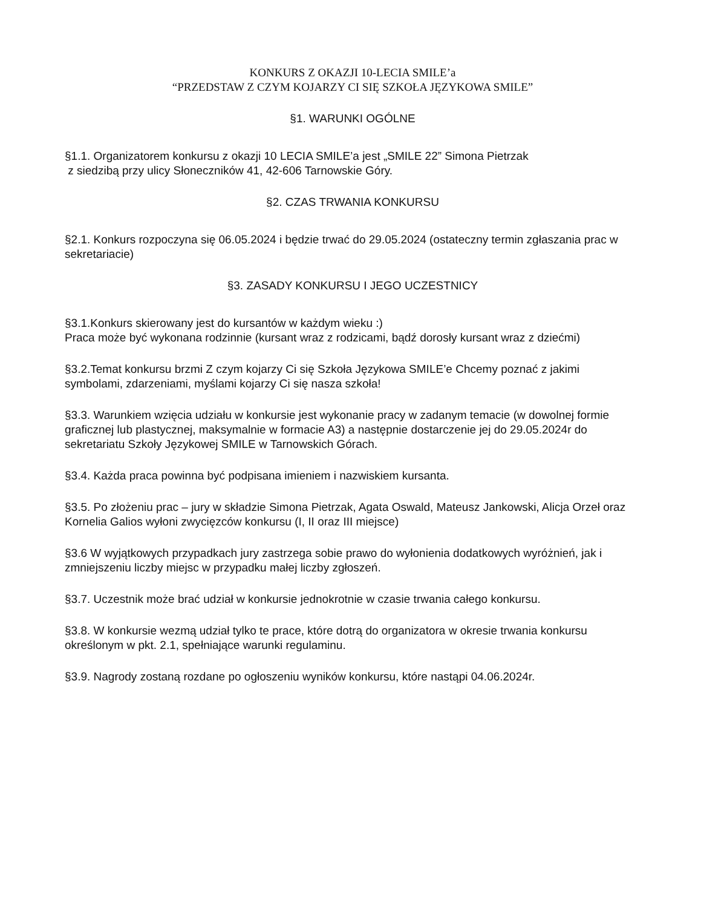KONKURS Z OKAZJI 10-LECIA SMILE’a
“PRZEDSTAW Z CZYM KOJARZY CI SIĘ SZKOŁA JĘZYKOWA SMILE”
§1. WARUNKI OGÓLNE
§1.1. Organizatorem konkursu z okazji 10 LECIA SMILE’a jest „SMILE 22” Simona Pietrzak
z siedzibą przy ulicy Słoneczników 41, 42-606 Tarnowskie Góry.
§2. CZAS TRWANIA KONKURSU
§2.1. Konkurs rozpoczyna się 06.05.2024 i będzie trwać do 29.05.2024 (ostateczny termin zgłaszania prac w sekretariacie)
§3. ZASADY KONKURSU I JEGO UCZESTNICY
§3.1.Konkurs skierowany jest do kursantów w każdym wieku :)
Praca może być wykonana rodzinnie (kursant wraz z rodzicami, bądź dorosły kursant wraz z dziećmi)
§3.2.Temat konkursu brzmi Z czym kojarzy Ci się Szkoła Językowa SMILE’e Chcemy poznać z jakimi symbolami, zdarzeniami, myślami kojarzy Ci się nasza szkoła!
§3.3. Warunkiem wzięcia udziału w konkursie jest wykonanie pracy w zadanym temacie (w dowolnej formie graficznej lub plastycznej, maksymalnie w formacie A3) a następnie dostarczenie jej do 29.05.2024r do sekretariatu Szkoły Językowej SMILE w Tarnowskich Górach.
§3.4. Każda praca powinna być podpisana imieniem i nazwiskiem kursanta.
§3.5. Po złożeniu prac – jury w składzie Simona Pietrzak, Agata Oswald, Mateusz Jankowski, Alicja Orzeł oraz Kornelia Galios wyłoni zwycięzców konkursu (I, II oraz III miejsce)
§3.6 W wyjątkowych przypadkach jury zastrzega sobie prawo do wyłonienia dodatkowych wyróżnień, jak i zmniejszeniu liczby miejsc w przypadku małej liczby zgłoszeń.
§3.7. Uczestnik może brać udział w konkursie jednokrotnie w czasie trwania całego konkursu.
§3.8. W konkursie wezmą udział tylko te prace, które dotrą do organizatora w okresie trwania konkursu określonym w pkt. 2.1, spełniające warunki regulaminu.
§3.9. Nagrody zostaną rozdane po ogłoszeniu wyników konkursu, które nastąpi 04.06.2024r.